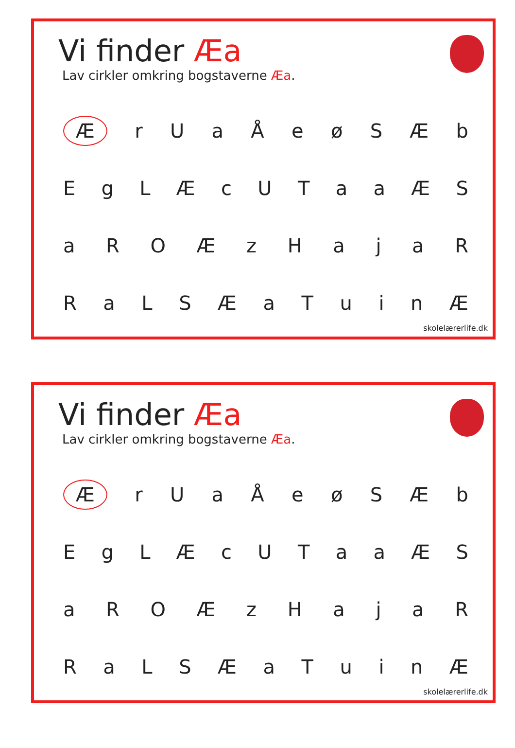Vi finder Æa
Lav cirkler omkring bogstaverne Æa.
ÆrUaÅeøSÆb
EgLÆcUTaaÆS
aROÆzHajaR
RaLSÆaTuinÆ
skolelærerlife.dk
Vi finder Æa
Lav cirkler omkring bogstaverne Æa.
ÆrUaÅeøSÆb
EgLÆcUTaaÆS
aROÆzHajaR
RaLSÆaTuinÆ
skolelærerlife.dk